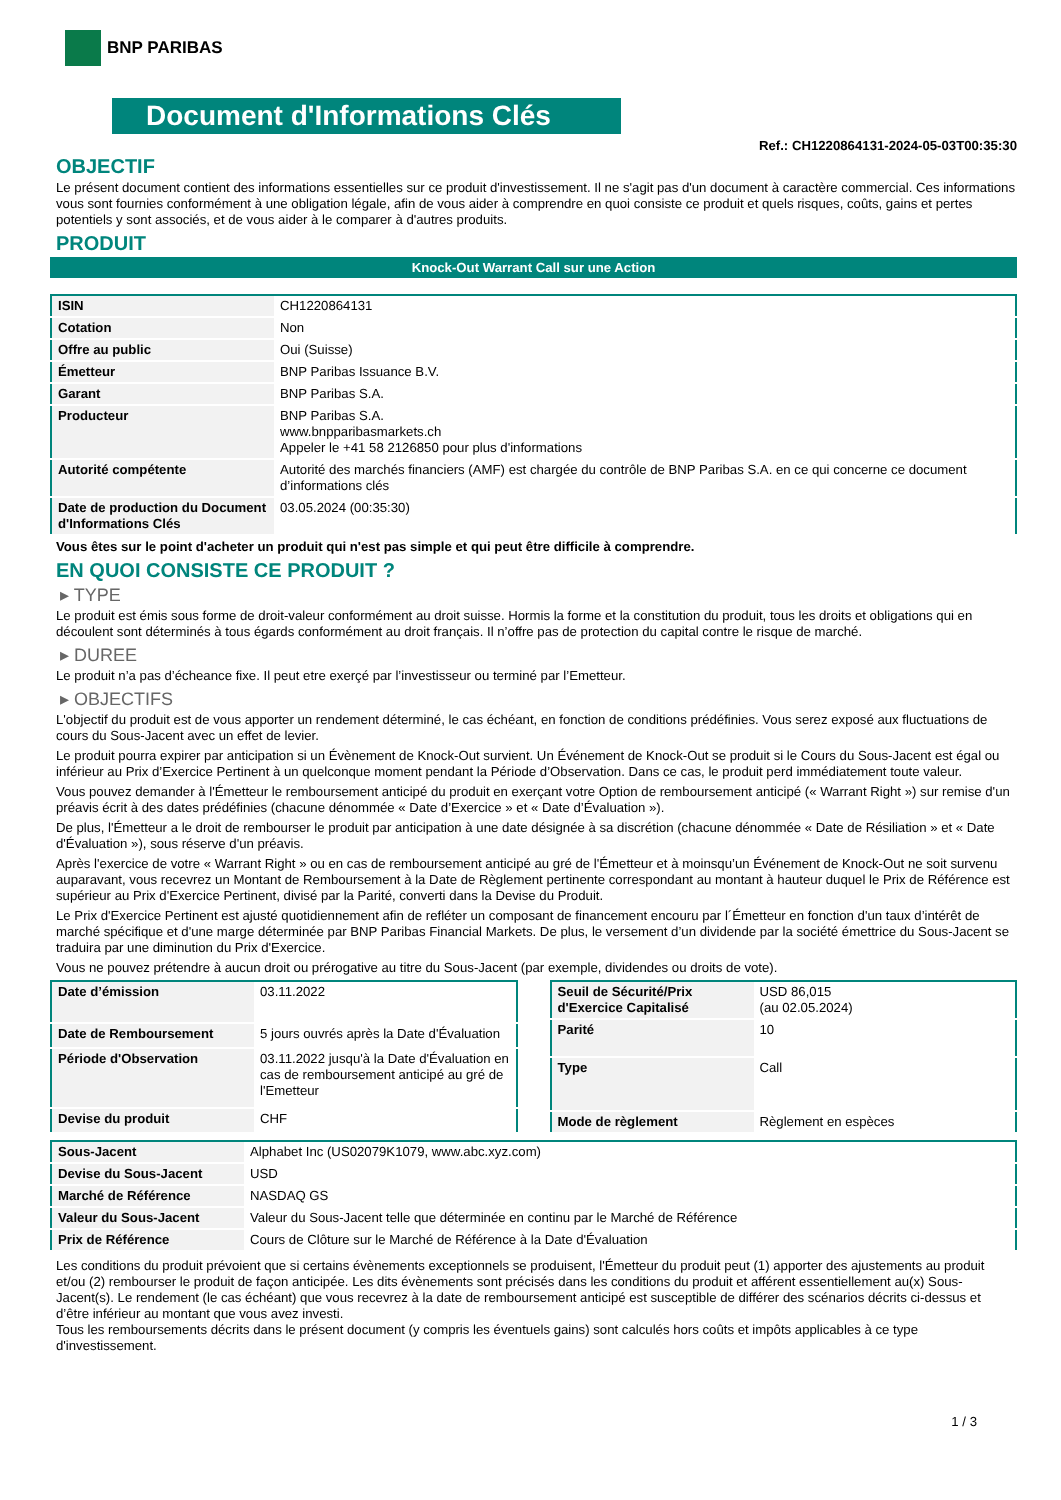BNP PARIBAS
Document d'Informations Clés
Ref.: CH1220864131-2024-05-03T00:35:30
OBJECTIF
Le présent document contient des informations essentielles sur ce produit d'investissement. Il ne s'agit pas d'un document à caractère commercial. Ces informations vous sont fournies conformément à une obligation légale, afin de vous aider à comprendre en quoi consiste ce produit et quels risques, coûts, gains et pertes potentiels y sont associés, et de vous aider à le comparer à d'autres produits.
PRODUIT
Knock-Out Warrant Call sur une Action
| ISIN | CH1220864131 |
| Cotation | Non |
| Offre au public | Oui (Suisse) |
| Émetteur | BNP Paribas Issuance B.V. |
| Garant | BNP Paribas S.A. |
| Producteur | BNP Paribas S.A. www.bnpparibasmarkets.ch Appeler le +41 58 2126850 pour plus d'informations |
| Autorité compétente | Autorité des marchés financiers (AMF) est chargée du contrôle de BNP Paribas S.A. en ce qui concerne ce document d’informations clés |
| Date de production du Document d'Informations Clés | 03.05.2024 (00:35:30) |
Vous êtes sur le point d'acheter un produit qui n'est pas simple et qui peut être difficile à comprendre.
EN QUOI CONSISTE CE PRODUIT ?
▸ TYPE
Le produit est émis sous forme de droit-valeur conformément au droit suisse. Hormis la forme et la constitution du produit, tous les droits et obligations qui en découlent sont déterminés à tous égards conformément au droit français. Il n’offre pas de protection du capital contre le risque de marché.
▸ DUREE
Le produit n’a pas d’écheance fixe. Il peut etre exerçé par l’investisseur ou terminé par l’Emetteur.
▸ OBJECTIFS
L'objectif du produit est de vous apporter un rendement déterminé, le cas échéant, en fonction de conditions prédéfinies. Vous serez exposé aux fluctuations de cours du Sous-Jacent avec un effet de levier.
Le produit pourra expirer par anticipation si un Évènement de Knock-Out survient. Un Événement de Knock-Out se produit si le Cours du Sous-Jacent est égal ou inférieur au Prix d’Exercice Pertinent à un quelconque moment pendant la Période d’Observation. Dans ce cas, le produit perd immédiatement toute valeur.
Vous pouvez demander à l'Émetteur le remboursement anticipé du produit en exerçant votre Option de remboursement anticipé (« Warrant Right ») sur remise d'un préavis écrit à des dates prédéfinies (chacune dénommée « Date d’Exercice » et « Date d’Évaluation »).
De plus, l'Émetteur a le droit de rembourser le produit par anticipation à une date désignée à sa discrétion (chacune dénommée « Date de Résiliation » et « Date d'Évaluation »), sous réserve d'un préavis.
Après l'exercice de votre « Warrant Right » ou en cas de remboursement anticipé au gré de l'Émetteur et à moinsqu’un Événement de Knock-Out ne soit survenu auparavant, vous recevrez un Montant de Remboursement à la Date de Règlement pertinente correspondant au montant à hauteur duquel le Prix de Référence est supérieur au Prix d'Exercice Pertinent, divisé par la Parité, converti dans la Devise du Produit.
Le Prix d'Exercice Pertinent est ajusté quotidiennement afin de refléter un composant de financement encouru par l´Émetteur en fonction d'un taux d’intérêt de marché spécifique et d'une marge déterminée par BNP Paribas Financial Markets. De plus, le versement d’un dividende par la société émettrice du Sous-Jacent se traduira par une diminution du Prix d'Exercice.
Vous ne pouvez prétendre à aucun droit ou prérogative au titre du Sous-Jacent (par exemple, dividendes ou droits de vote).
| Date d’émission | 03.11.2022 |
| Date de Remboursement | 5 jours ouvrés après la Date d'Évaluation |
| Période d'Observation | 03.11.2022 jusqu'à la Date d'Évaluation en cas de remboursement anticipé au gré de l'Emetteur |
| Devise du produit | CHF |
| Seuil de Sécurité/Prix d'Exercice Capitalisé | USD 86,015 (au 02.05.2024) |
| Parité | 10 |
| Type | Call |
| Mode de règlement | Règlement en espèces |
| Sous-Jacent | Alphabet Inc (US02079K1079, www.abc.xyz.com) |
| Devise du Sous-Jacent | USD |
| Marché de Référence | NASDAQ GS |
| Valeur du Sous-Jacent | Valeur du Sous-Jacent telle que déterminée en continu par le Marché de Référence |
| Prix de Référence | Cours de Clôture sur le Marché de Référence à la Date d'Évaluation |
Les conditions du produit prévoient que si certains évènements exceptionnels se produisent, l'Émetteur du produit peut (1) apporter des ajustements au produit et/ou (2) rembourser le produit de façon anticipée. Les dits évènements sont précisés dans les conditions du produit et afférent essentiellement au(x) Sous-Jacent(s). Le rendement (le cas échéant) que vous recevrez à la date de remboursement anticipé est susceptible de différer des scénarios décrits ci-dessus et d’être inférieur au montant que vous avez investi.
Tous les remboursements décrits dans le présent document (y compris les éventuels gains) sont calculés hors coûts et impôts applicables à ce type d'investissement.
1 / 3